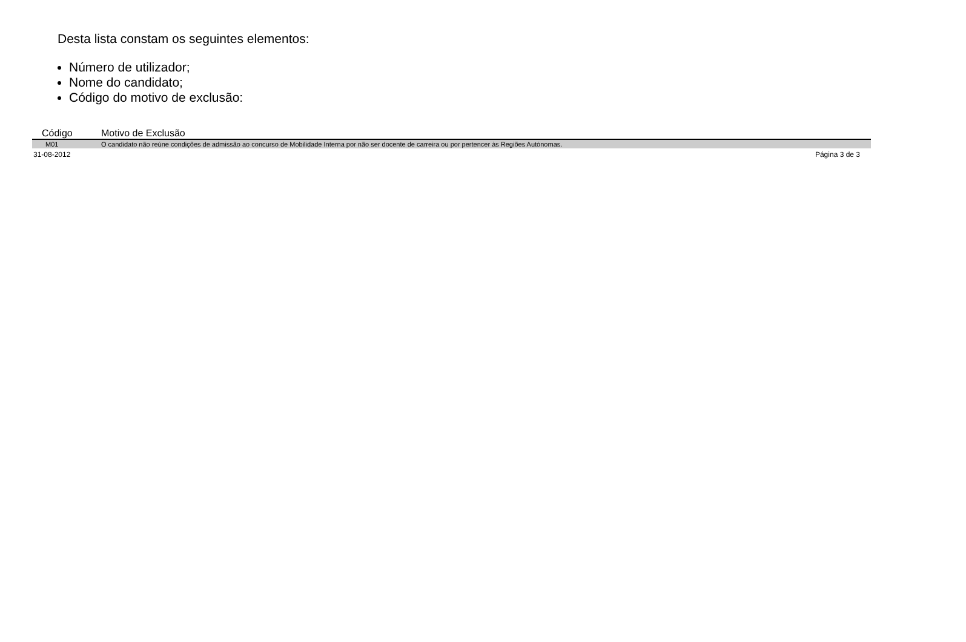Desta lista constam os seguintes elementos:
Número de utilizador;
Nome do candidato;
Código do motivo de exclusão:
| Código | Motivo de Exclusão |
| --- | --- |
| M01 | O candidato não reúne condições de admissão ao concurso de Mobilidade Interna por não ser docente de carreira ou por pertencer às Regiões Autónomas. |
31-08-2012 Página 3 de 3